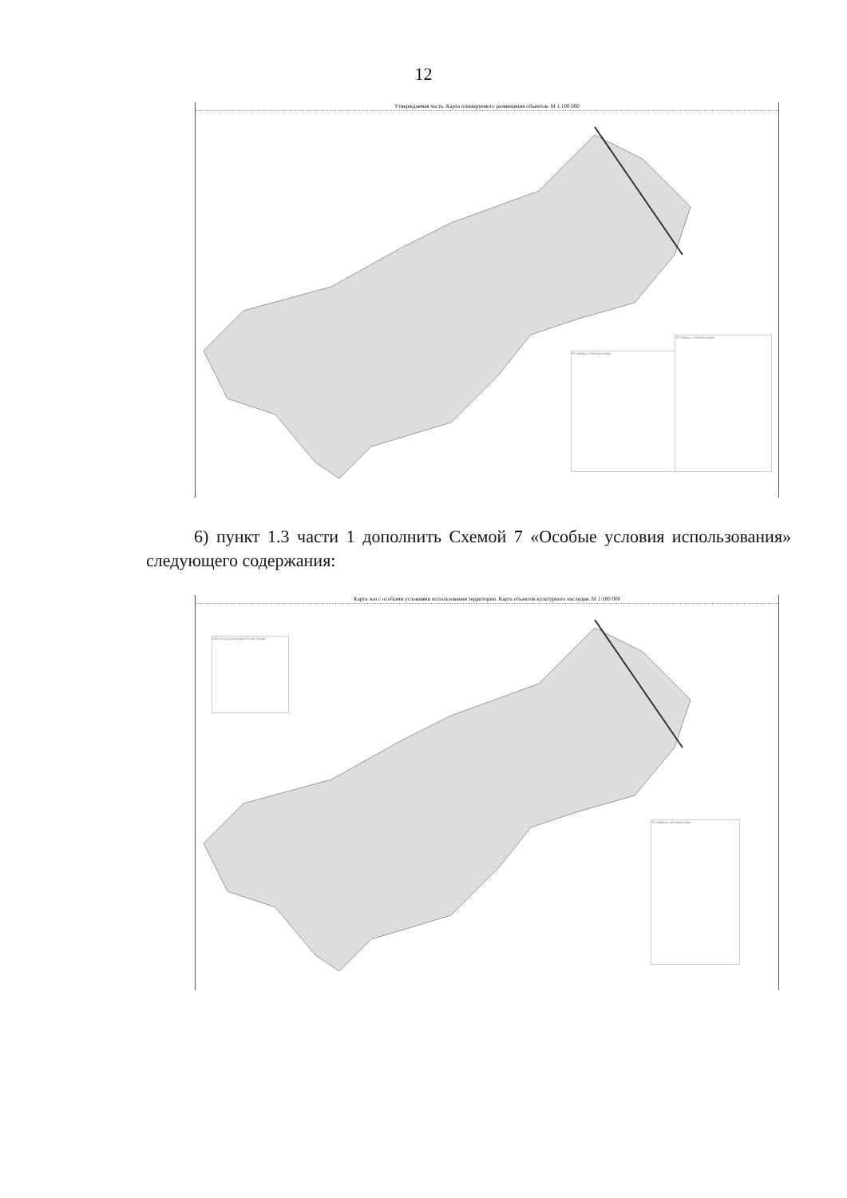12
Утверждаемая часть. Карта планируемого размещения объектов. М 1:100 000
Условные обозначения
Условные обозначения
6) пункт 1.3 части 1 дополнить Схемой 7 «Особые условия использования» следующего содержания:
Карта зон с особыми условиями использования территории. Карта объектов культурного наследия. М 1:100 000
Объекты культурного наследия
Условные обозначения